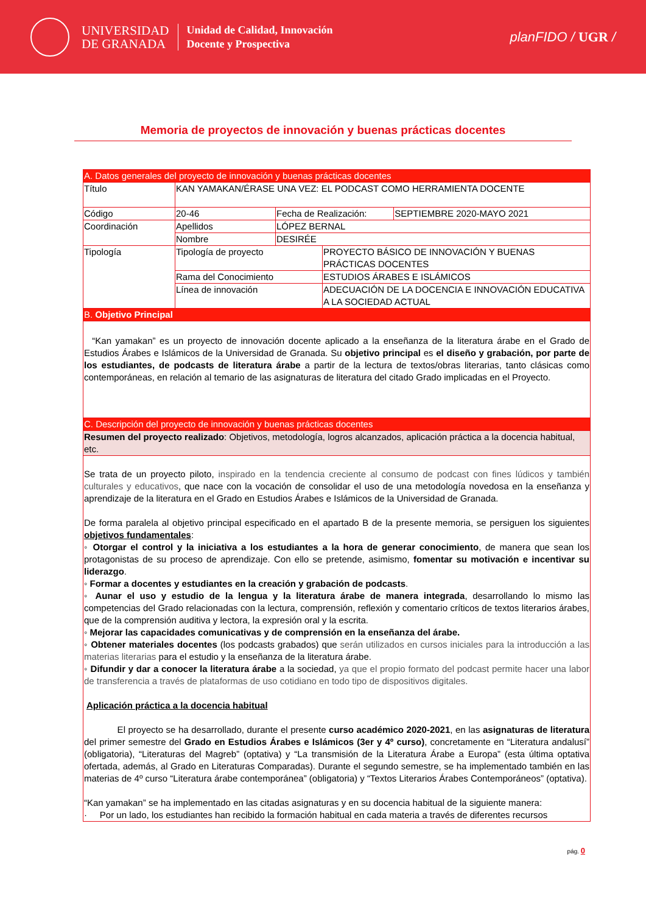UNIVERSIDAD
DE GRANADA
Unidad de Calidad, Innovación
Docente y Prospectiva
planFIDO / UGR /
Memoria de proyectos de innovación y buenas prácticas docentes
| A. Datos generales del proyecto de innovación y buenas prácticas docentes | | | | |
| Título | KAN YAMAKAN/ÉRASE UNA VEZ: EL PODCAST COMO HERRAMIENTA DOCENTE | | | |
| Código | 20-46 | Fecha de Realización: | | SEPTIEMBRE 2020-MAYO 2021 |
| Coordinación | Apellidos | LÓPEZ BERNAL | | |
| | Nombre | DESIRÉE | | |
| Tipología | Tipología de proyecto | | PROYECTO BÁSICO DE INNOVACIÓN Y BUENAS PRÁCTICAS DOCENTES | |
| | Rama del Conocimiento | | ESTUDIOS ÁRABES E ISLÁMICOS | |
| | Línea de innovación | | ADECUACIÓN DE LA DOCENCIA E INNOVACIÓN EDUCATIVA A LA SOCIEDAD ACTUAL | |
| B. Objetivo Principal | | | | |
| “Kan yamakan” es un proyecto de innovación docente aplicado a la enseñanza de la literatura árabe en el Grado de Estudios Árabes e Islámicos de la Universidad de Granada. Su objetivo principal es el diseño y grabación, por parte de los estudiantes, de podcasts de literatura árabe a partir de la lectura de textos/obras literarias, tanto clásicas como contemporáneas, en relación al temario de las asignaturas de literatura del citado Grado implicadas en el Proyecto. | | | | |
| C. Descripción del proyecto de innovación y buenas prácticas docentes | | | | |
| Resumen del proyecto realizado : Objetivos, metodología, logros alcanzados, aplicación práctica a la docencia habitual, etc. | | | | |
| Se trata de un proyecto piloto, inspirado en la tendencia creciente al consumo de podcast con fines lúdicos y también culturales y educativos , que nace con la vocación de consolidar el uso de una metodología novedosa en la enseñanza y aprendizaje de la literatura en el Grado en Estudios Árabes e Islámicos de la Universidad de Granada. De forma paralela al objetivo principal especificado en el apartado B de la presente memoria, se persiguen los siguientes objetivos fundamentales : ◦ Otorgar el control y la iniciativa a los estudiantes a la hora de generar conocimiento , de manera que sean los protagonistas de su proceso de aprendizaje. Con ello se pretende, asimismo, fomentar su motivación e incentivar su liderazgo . ◦ Formar a docentes y estudiantes en la creación y grabación de podcasts . ◦ Aunar el uso y estudio de la lengua y la literatura árabe de manera integrada , desarrollando lo mismo las competencias del Grado relacionadas con la lectura, comprensión, reflexión y comentario críticos de textos literarios árabes, que de la comprensión auditiva y lectora, la expresión oral y la escrita. ◦ Mejorar las capacidades comunicativas y de comprensión en la enseñanza del árabe. ◦ Obtener materiales docentes (los podcasts grabados) que serán utilizados en cursos iniciales para la introducción a las materias literarias para el estudio y la enseñanza de la literatura árabe. ◦ Difundir y dar a conocer la literatura árabe a la sociedad, ya que el propio formato del podcast permite hacer una labor de transferencia a través de plataformas de uso cotidiano en todo tipo de dispositivos digitales. Aplicación práctica a la docencia habitual El proyecto se ha desarrollado, durante el presente curso académico 2020-2021 , en las asignaturas de literatura del primer semestre del Grado en Estudios Árabes e Islámicos (3er y 4º curso) , concretamente en “Literatura andalusí” (obligatoria), “Literaturas del Magreb” (optativa) y “La transmisión de la Literatura Árabe a Europa” (esta última optativa ofertada, además, al Grado en Literaturas Comparadas). Durante el segundo semestre, se ha implementado también en las materias de 4º curso “Literatura árabe contemporánea” (obligatoria) y “Textos Literarios Árabes Contemporáneos” (optativa). “Kan yamakan” se ha implementado en las citadas asignaturas y en su docencia habitual de la siguiente manera: · Por un lado, los estudiantes han recibido la formación habitual en cada materia a través de diferentes recursos | | | | |
pág. 0